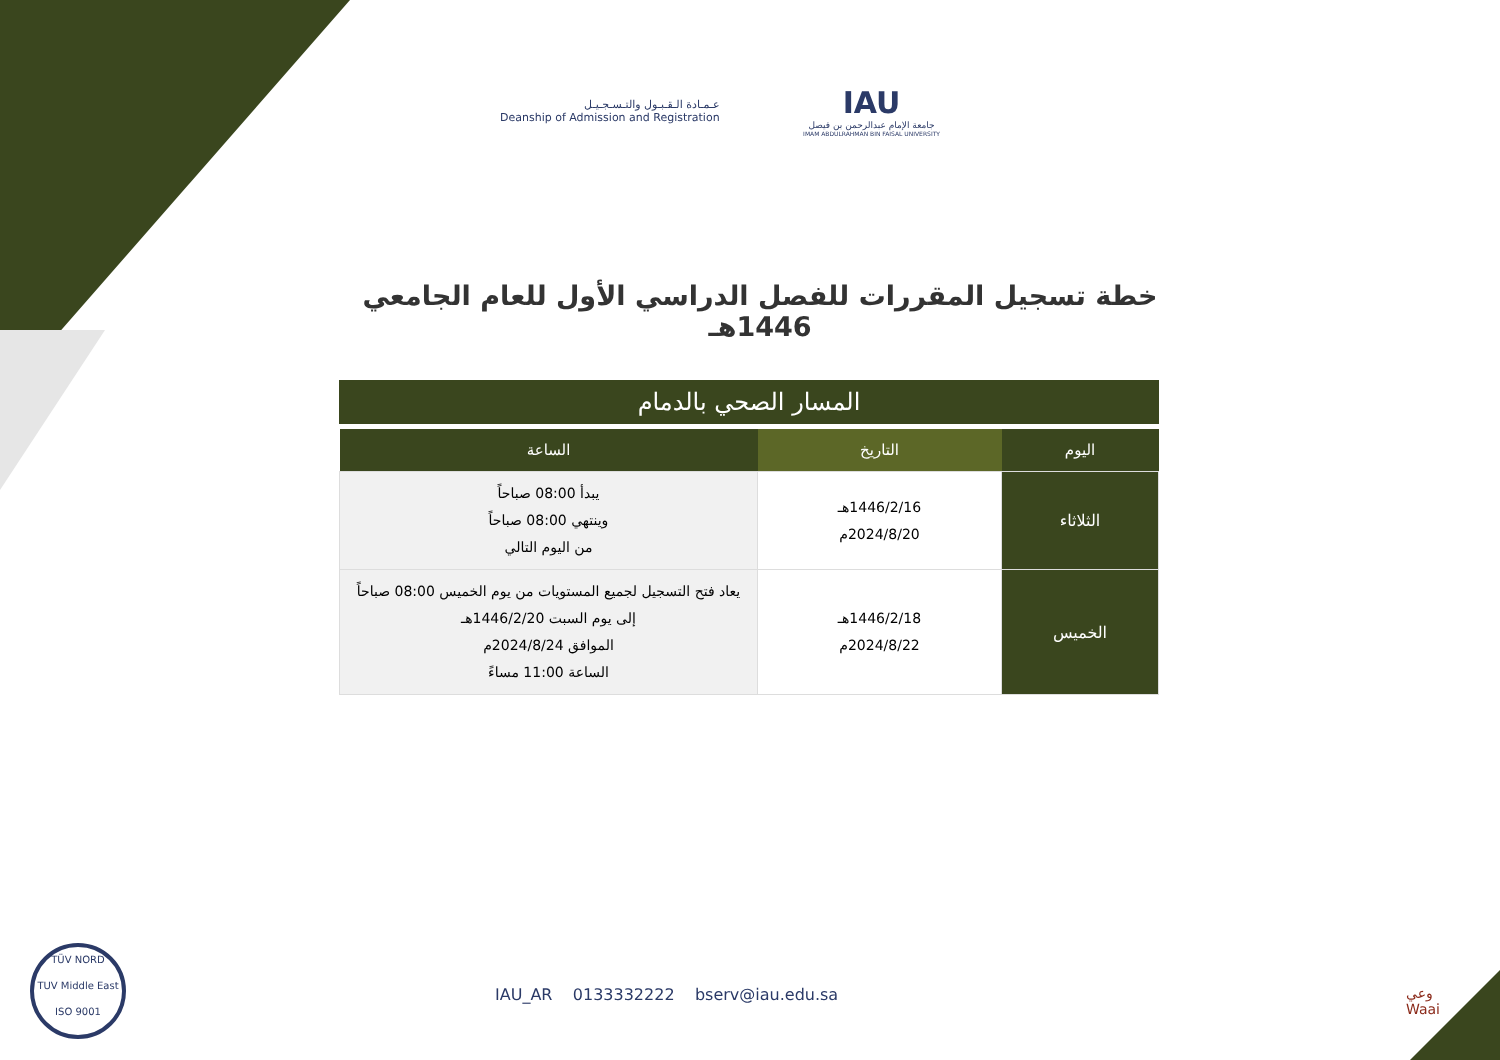عـمـادة الـقـبـول والتـسـجـيـل
Deanship of Admission and Registration
IAU
جامعة الإمام عبدالرحمن بن فيصل
IMAM ABDULRAHMAN BIN FAISAL UNIVERSITY
خطة تسجيل المقررات للفصل الدراسي الأول للعام الجامعي 1446هـ
المسار الصحي بالدمام
| اليوم | التاريخ | الساعة |
| --- | --- | --- |
| الثلاثاء | 1446/2/16هـ 2024/8/20م | يبدأ 08:00 صباحاً وينتهي 08:00 صباحاً من اليوم التالي |
| الخميس | 1446/2/18هـ 2024/8/22م | يعاد فتح التسجيل لجميع المستويات من يوم الخميس 08:00 صباحاً إلى يوم السبت 1446/2/20هـ الموافق 2024/8/24م الساعة 11:00 مساءً |
TÜV NORD
TUV Middle East
ISO 9001
IAU_AR 0133332222 bserv@iau.edu.sa
وعي
Waai